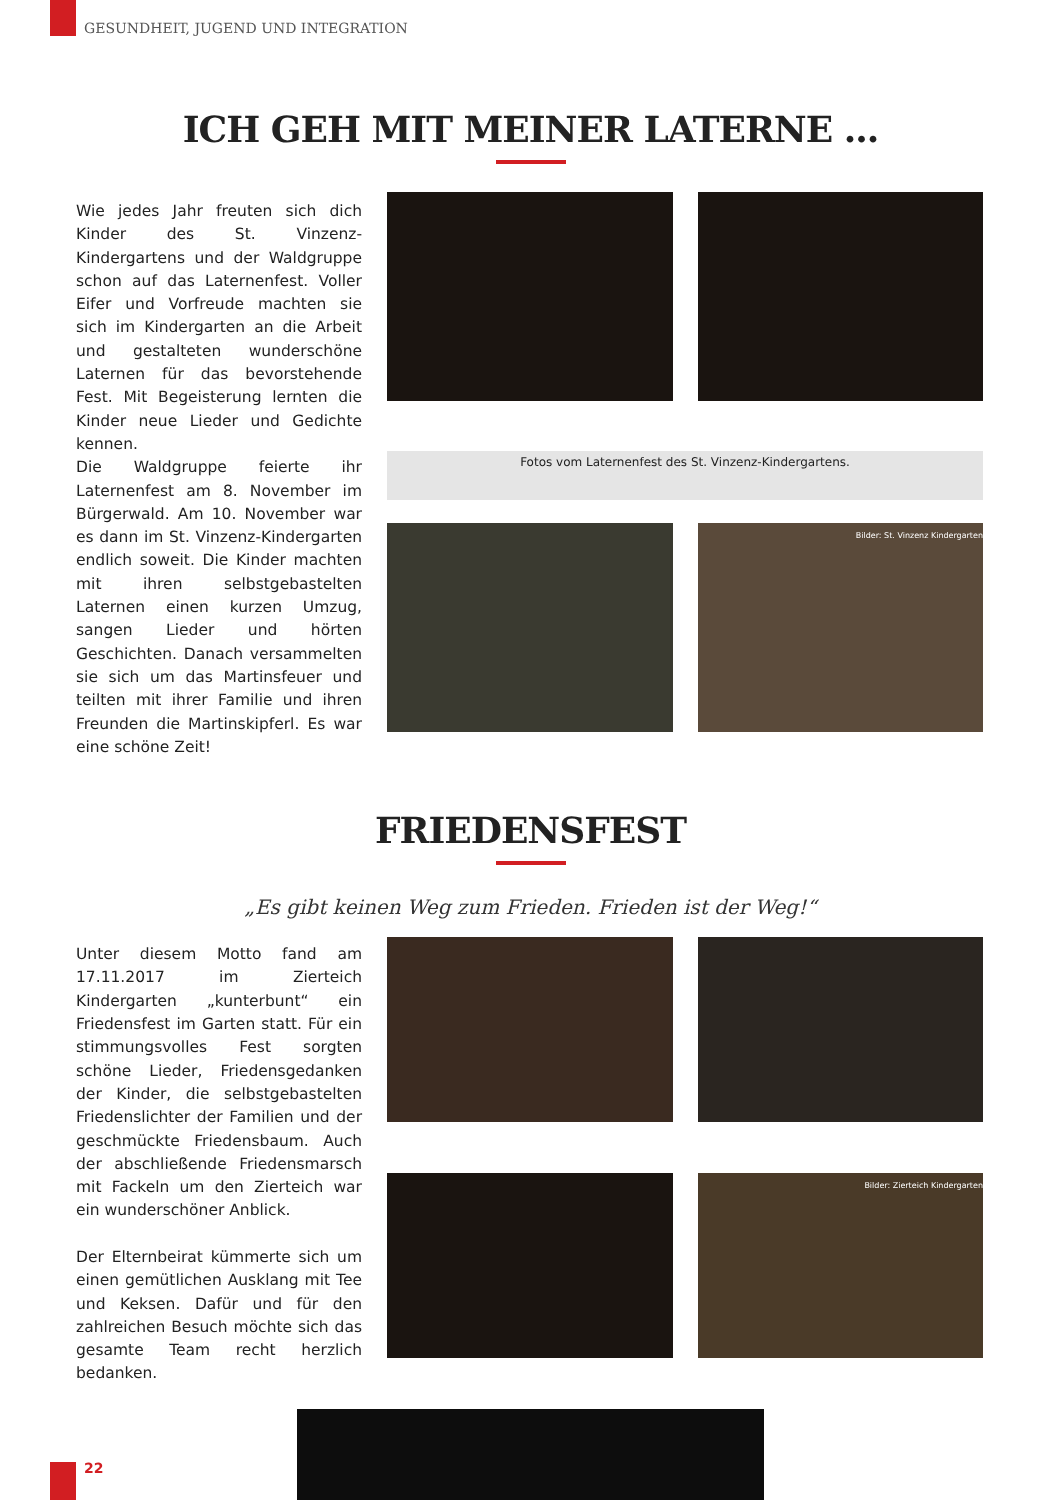GESUNDHEIT, JUGEND UND INTEGRATION
ICH GEH MIT MEINER LATERNE ...
Wie jedes Jahr freuten sich dich Kinder des St. Vinzenz-Kindergartens und der Waldgruppe schon auf das Laternenfest. Voller Eifer und Vorfreude machten sie sich im Kindergarten an die Arbeit und gestalteten wunderschöne Laternen für das bevorstehende Fest. Mit Begeisterung lernten die Kinder neue Lieder und Gedichte kennen.
Die Waldgruppe feierte ihr Laternenfest am 8. November im Bürgerwald. Am 10. November war es dann im St. Vinzenz-Kindergarten endlich soweit. Die Kinder machten mit ihren selbstgebastelten Laternen einen kurzen Umzug, sangen Lieder und hörten Geschichten. Danach versammelten sie sich um das Martinsfeuer und teilten mit ihrer Familie und ihren Freunden die Martinskipferl. Es war eine schöne Zeit!
Fotos vom Laternenfest des St. Vinzenz-Kindergartens.
Bilder: St. Vinzenz Kindergarten
FRIEDENSFEST
„Es gibt keinen Weg zum Frieden. Frieden ist der Weg!“
Unter diesem Motto fand am 17.11.2017 im Zierteich Kindergarten „kunterbunt“ ein Friedensfest im Garten statt. Für ein stimmungsvolles Fest sorgten schöne Lieder, Friedensgedanken der Kinder, die selbstgebastelten Friedenslichter der Familien und der geschmückte Friedensbaum. Auch der abschließende Friedensmarsch mit Fackeln um den Zierteich war ein wunderschöner Anblick.
Der Elternbeirat kümmerte sich um einen gemütlichen Ausklang mit Tee und Keksen. Dafür und für den zahlreichen Besuch möchte sich das gesamte Team recht herzlich bedanken.
Bilder: Zierteich Kindergarten
22